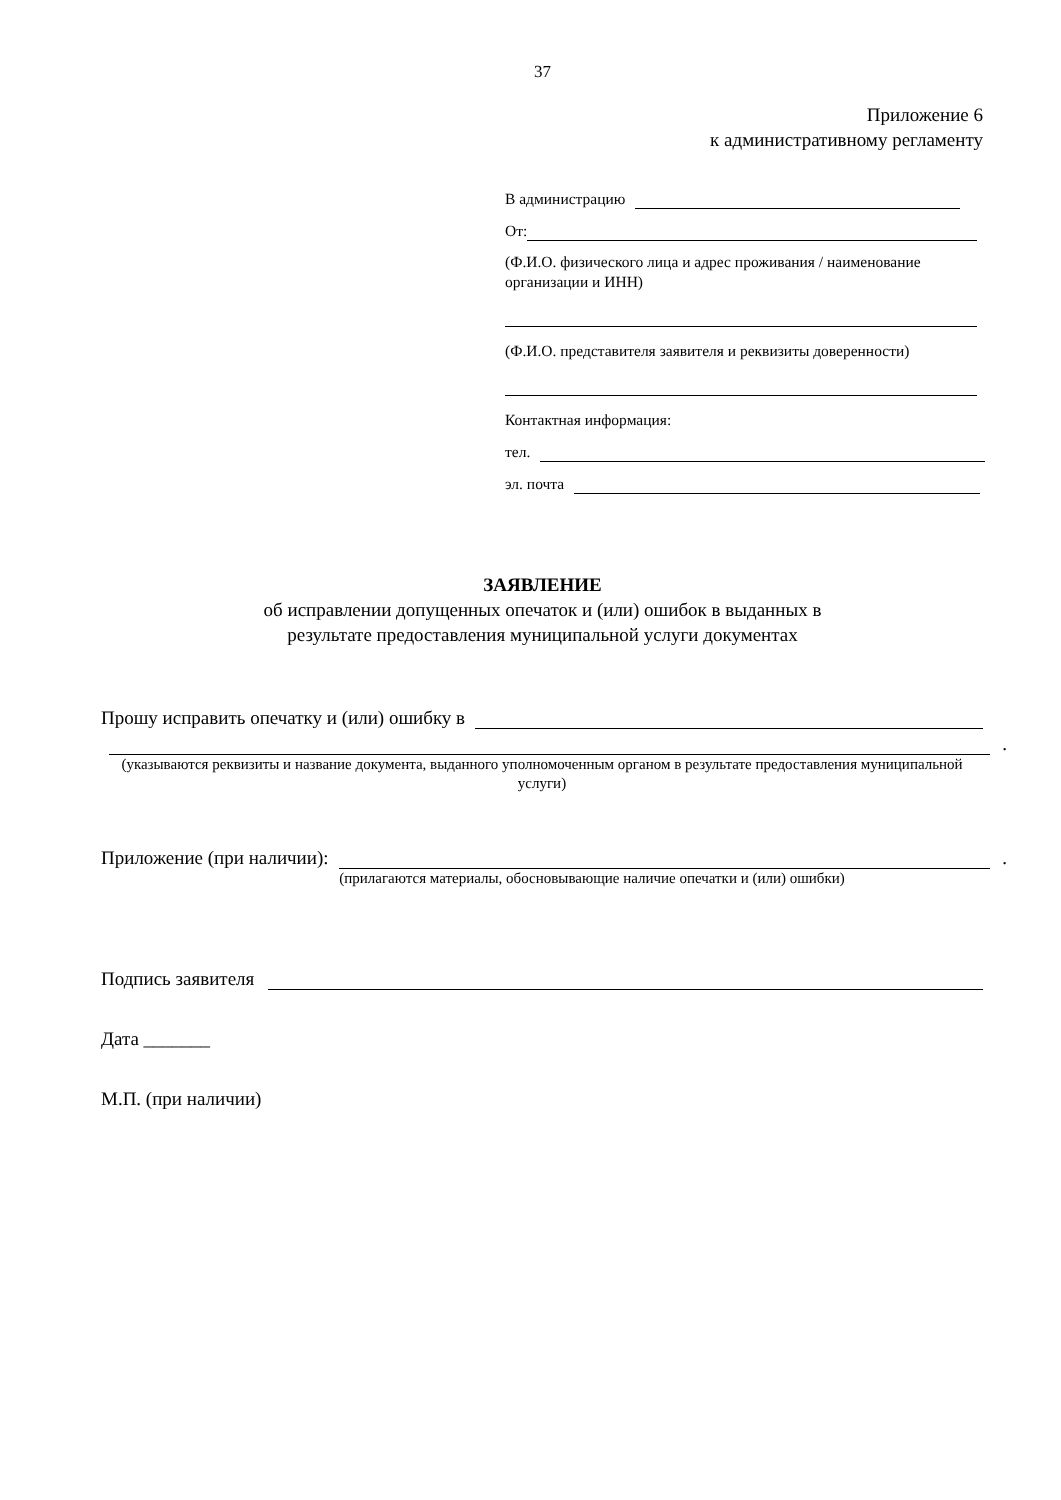37
Приложение 6
к административному регламенту
В администрацию
От:
(Ф.И.О. физического лица и адрес проживания / наименование организации и ИНН)
(Ф.И.О. представителя заявителя и реквизиты доверенности)
Контактная информация:
тел.
эл. почта
ЗАЯВЛЕНИЕ
об исправлении допущенных опечаток и (или) ошибок в выданных в
результате предоставления муниципальной услуги документах
Прошу исправить опечатку и (или) ошибку в
.
(указываются реквизиты и название документа, выданного уполномоченным органом в результате предоставления муниципальной услуги)
Приложение (при наличии): .
(прилагаются материалы, обосновывающие наличие опечатки и (или) ошибки)
Подпись заявителя
Дата _______
М.П. (при наличии)